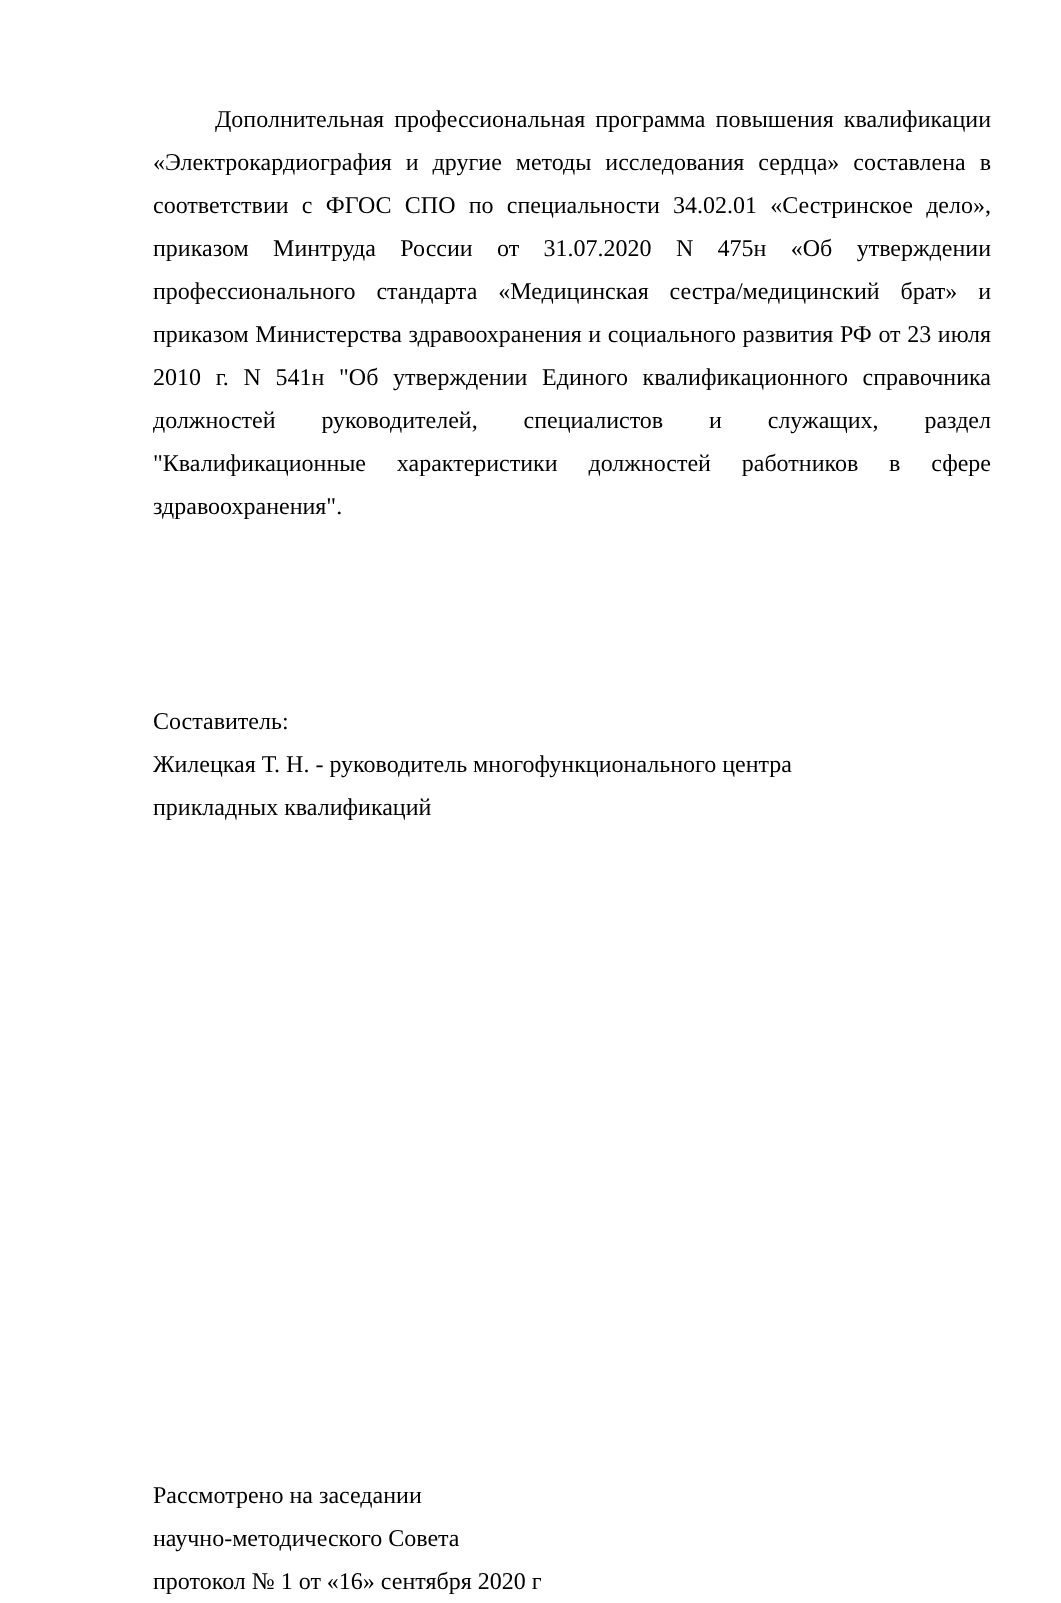Дополнительная профессиональная программа повышения квалификации «Электрокардиография и другие методы исследования сердца» составлена в соответствии с ФГОС СПО по специальности 34.02.01 «Сестринское дело», приказом Минтруда России от 31.07.2020 N 475н «Об утверждении профессионального стандарта «Медицинская сестра/медицинский брат» и приказом Министерства здравоохранения и социального развития РФ от 23 июля 2010 г. N 541н "Об утверждении Единого квалификационного справочника должностей руководителей, специалистов и служащих, раздел "Квалификационные характеристики должностей работников в сфере здравоохранения".
Составитель:
Жилецкая Т. Н. - руководитель многофункционального центра
прикладных квалификаций
Рассмотрено на заседании
научно-методического Совета
протокол № 1 от «16» сентября 2020 г